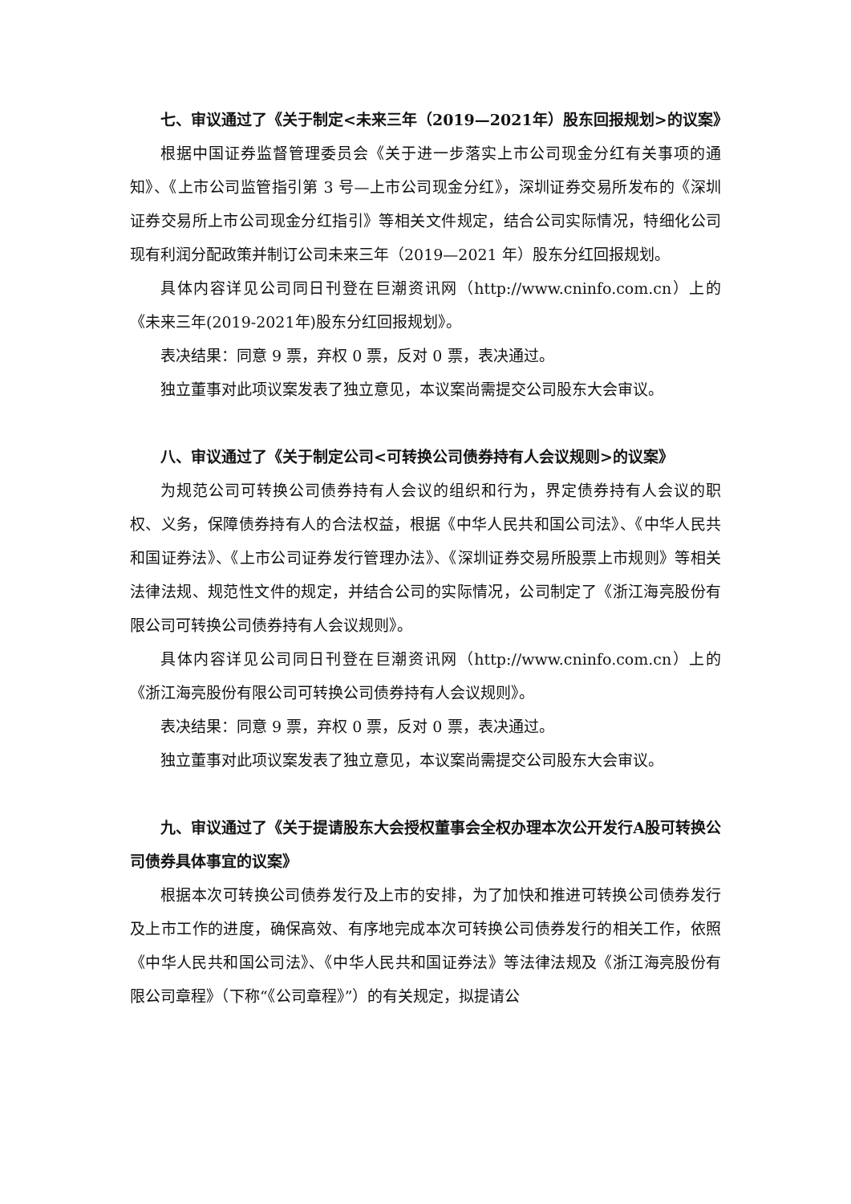七、审议通过了《关于制定<未来三年（2019—2021年）股东回报规划>的议案》
根据中国证券监督管理委员会《关于进一步落实上市公司现金分红有关事项的通知》、《上市公司监管指引第 3 号—上市公司现金分红》，深圳证券交易所发布的《深圳证券交易所上市公司现金分红指引》等相关文件规定，结合公司实际情况，特细化公司现有利润分配政策并制订公司未来三年（2019—2021 年）股东分红回报规划。
具体内容详见公司同日刊登在巨潮资讯网（http://www.cninfo.com.cn）上的《未来三年(2019-2021年)股东分红回报规划》。
表决结果：同意 9 票，弃权 0 票，反对 0 票，表决通过。
独立董事对此项议案发表了独立意见，本议案尚需提交公司股东大会审议。
八、审议通过了《关于制定公司<可转换公司债券持有人会议规则>的议案》
为规范公司可转换公司债券持有人会议的组织和行为，界定债券持有人会议的职权、义务，保障债券持有人的合法权益，根据《中华人民共和国公司法》、《中华人民共和国证券法》、《上市公司证券发行管理办法》、《深圳证券交易所股票上市规则》等相关法律法规、规范性文件的规定，并结合公司的实际情况，公司制定了《浙江海亮股份有限公司可转换公司债券持有人会议规则》。
具体内容详见公司同日刊登在巨潮资讯网（http://www.cninfo.com.cn）上的《浙江海亮股份有限公司可转换公司债券持有人会议规则》。
表决结果：同意 9 票，弃权 0 票，反对 0 票，表决通过。
独立董事对此项议案发表了独立意见，本议案尚需提交公司股东大会审议。
九、审议通过了《关于提请股东大会授权董事会全权办理本次公开发行A股可转换公司债券具体事宜的议案》
根据本次可转换公司债券发行及上市的安排，为了加快和推进可转换公司债券发行及上市工作的进度，确保高效、有序地完成本次可转换公司债券发行的相关工作，依照《中华人民共和国公司法》、《中华人民共和国证券法》等法律法规及《浙江海亮股份有限公司章程》（下称“《公司章程》”）的有关规定，拟提请公